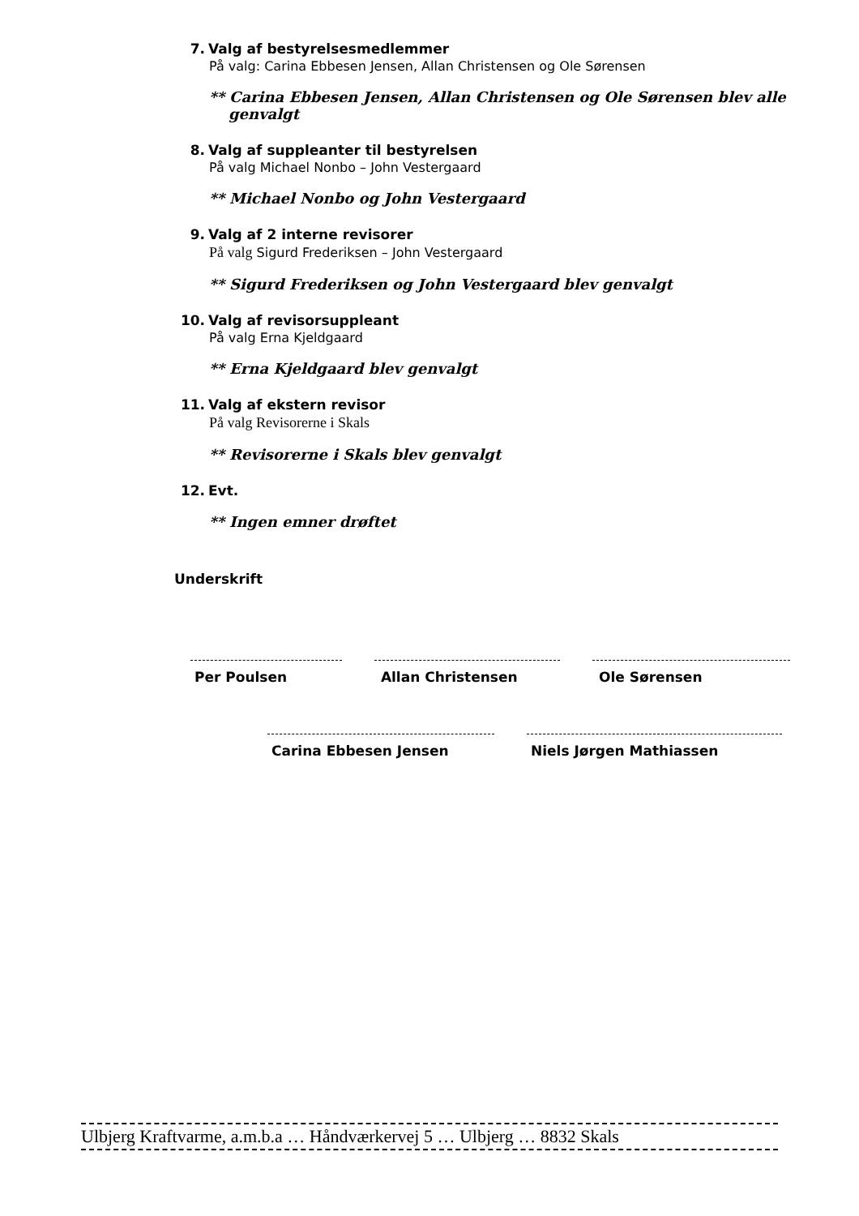7. Valg af bestyrelsesmedlemmer
På valg: Carina Ebbesen Jensen, Allan Christensen og Ole Sørensen
** Carina Ebbesen Jensen, Allan Christensen og Ole Sørensen blev alle genvalgt
8. Valg af suppleanter til bestyrelsen
På valg Michael Nonbo – John Vestergaard
** Michael Nonbo og John Vestergaard
9. Valg af 2 interne revisorer
På valg Sigurd Frederiksen – John Vestergaard
** Sigurd Frederiksen og John Vestergaard blev genvalgt
10. Valg af revisorsuppleant
På valg Erna Kjeldgaard
** Erna Kjeldgaard blev genvalgt
11. Valg af ekstern revisor
På valg Revisorerne i Skals
** Revisorerne i Skals blev genvalgt
12. Evt.
** Ingen emner drøftet
Underskrift
Per Poulsen Allan Christensen Ole Sørensen
Carina Ebbesen Jensen Niels Jørgen Mathiassen
Ulbjerg Kraftvarme, a.m.b.a … Håndværkervej 5 … Ulbjerg … 8832 Skals